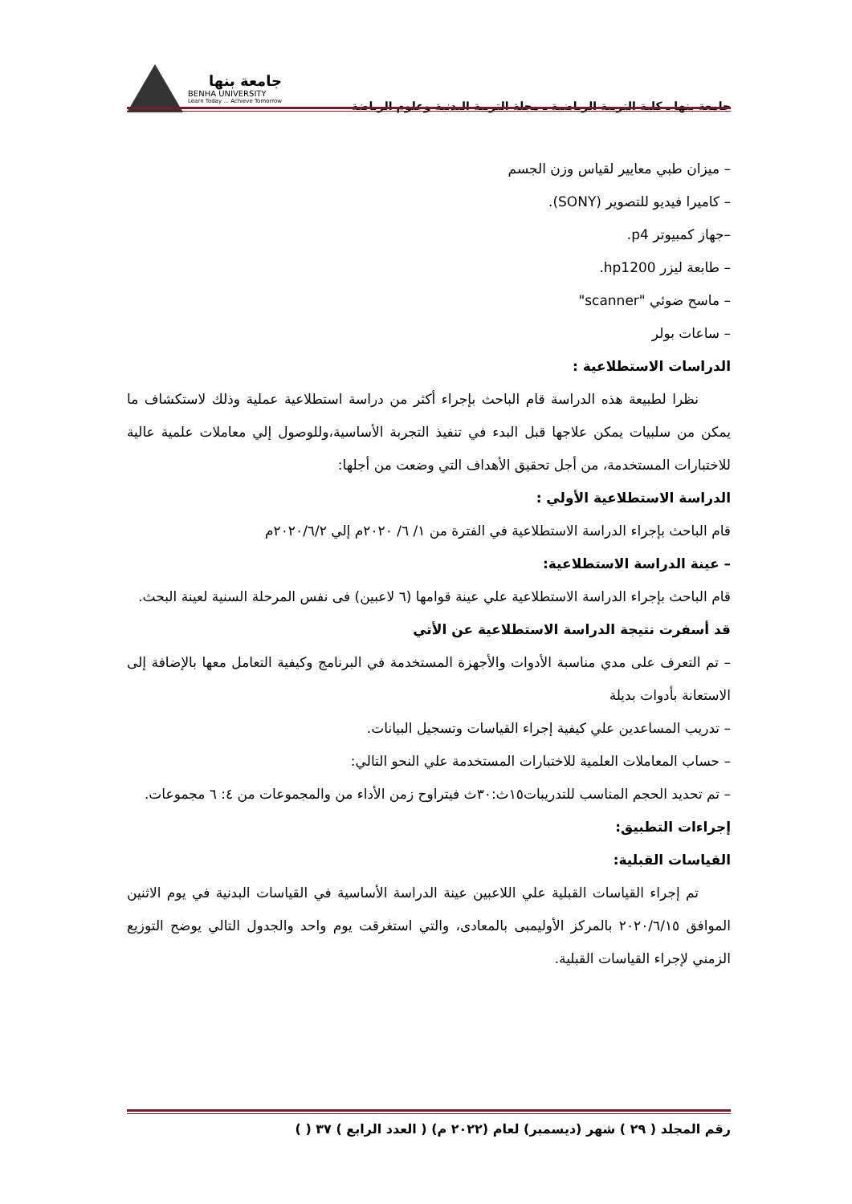جامعة بنها ـ كلية التربية الرياضية ـ مجلة التربية البدنية وعلوم الرياضة
جامعة بنها
BENHA UNIVERSITY
Learn Today ... Achieve Tomorrow
– ميزان طبي معايير لقياس وزن الجسم
– كاميرا فيديو للتصوير (SONY).
–جهاز كمبيوتر p4.
– طابعة ليزر hp1200.
– ماسح ضوئي "scanner"
– ساعات بولر
الدراسات الاستطلاعية :
نظرا لطبيعة هذه الدراسة قام الباحث بإجراء أكثر من دراسة استطلاعية عملية وذلك لاستكشاف ما يمكن من سلبيات يمكن علاجها قبل البدء في تنفيذ التجربة الأساسية،وللوصول إلي معاملات علمية عالية للاختبارات المستخدمة، من أجل تحقيق الأهداف التي وضعت من أجلها:
الدراسة الاستطلاعية الأولي :
قام الباحث بإجراء الدراسة الاستطلاعية في الفترة من ١/ ٦/ ٢٠٢٠م إلي ٢٠٢٠/٦/٢م
– عينة الدراسة الاستطلاعية:
قام الباحث بإجراء الدراسة الاستطلاعية علي عينة قوامها (٦ لاعبين) فى نفس المرحلة السنية لعينة البحث.
قد أسفرت نتيجة الدراسة الاستطلاعية عن الأتي
– تم التعرف على مدي مناسبة الأدوات والأجهزة المستخدمة في البرنامج وكيفية التعامل معها بالإضافة إلى الاستعانة بأدوات بديلة
– تدريب المساعدين علي كيفية إجراء القياسات وتسجيل البيانات.
– حساب المعاملات العلمية للاختبارات المستخدمة علي النحو التالي:
– تم تحديد الحجم المناسب للتدريبات١٥ث:٣٠ث فيتراوح زمن الأداء من والمجموعات من ٤: ٦ مجموعات.
إجراءات التطبيق:
القياسات القبلية:
تم إجراء القياسات القبلية علي اللاعبين عينة الدراسة الأساسية في القياسات البدنية في يوم الاثنين الموافق ٢٠٢٠/٦/١٥ بالمركز الأوليمبى بالمعادى، والتي استغرقت يوم واحد والجدول التالي يوضح التوزيع الزمني لإجراء القياسات القبلية.
رقم المجلد ( ٢٩ ) شهر (ديسمبر) لعام (٢٠٢٢ م) ( العدد الرابع ) ٣٧ ( )